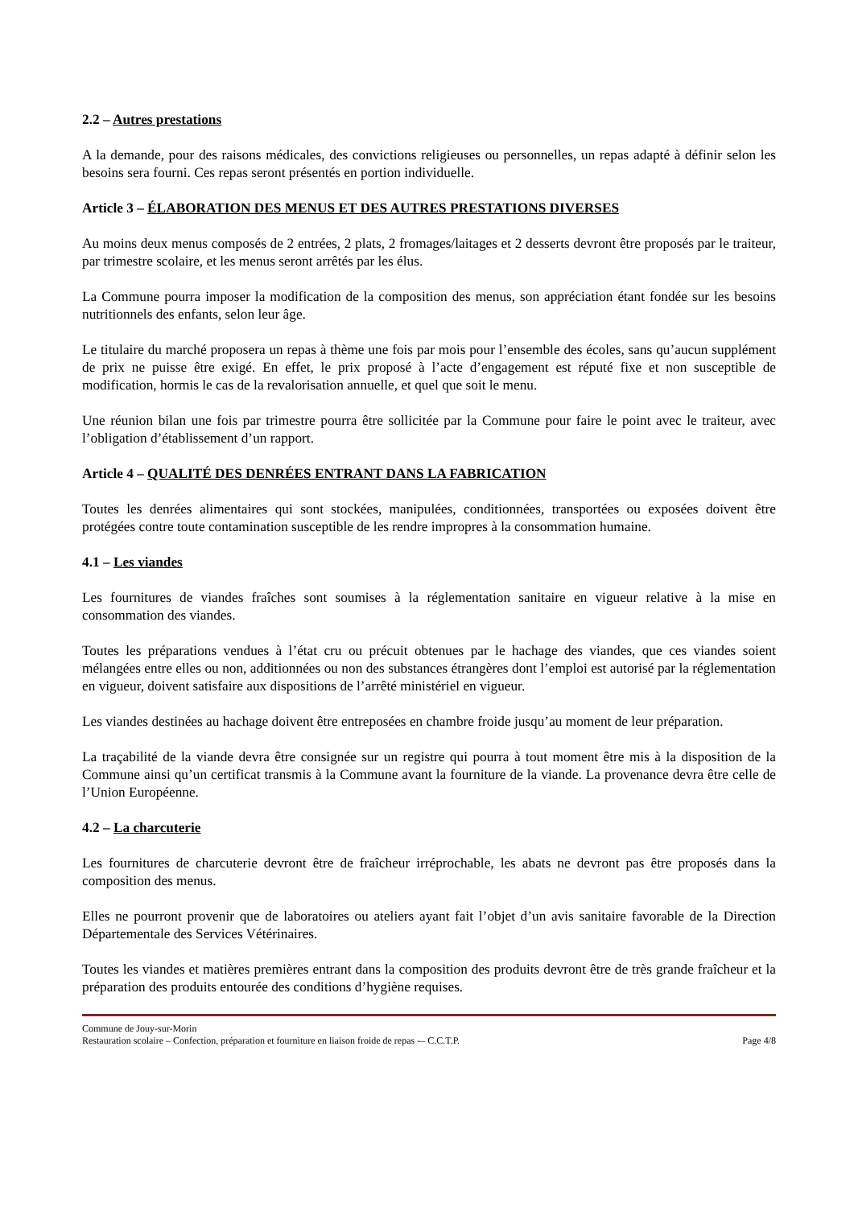2.2 – Autres prestations
A la demande, pour des raisons médicales, des convictions religieuses ou personnelles, un repas adapté à définir selon les besoins sera fourni. Ces repas seront présentés en portion individuelle.
Article 3 – ÉLABORATION DES MENUS ET DES AUTRES PRESTATIONS DIVERSES
Au moins deux menus composés de 2 entrées, 2 plats, 2 fromages/laitages et 2 desserts devront être proposés par le traiteur, par trimestre scolaire, et les menus seront arrêtés par les élus.
La Commune pourra imposer la modification de la composition des menus, son appréciation étant fondée sur les besoins nutritionnels des enfants, selon leur âge.
Le titulaire du marché proposera un repas à thème une fois par mois pour l’ensemble des écoles, sans qu’aucun supplément de prix ne puisse être exigé. En effet, le prix proposé à l’acte d’engagement est réputé fixe et non susceptible de modification, hormis le cas de la revalorisation annuelle, et quel que soit le menu.
Une réunion bilan une fois par trimestre pourra être sollicitée par la Commune pour faire le point avec le traiteur, avec l’obligation d’établissement d’un rapport.
Article 4 – QUALITÉ DES DENRÉES ENTRANT DANS LA FABRICATION
Toutes les denrées alimentaires qui sont stockées, manipulées, conditionnées, transportées ou exposées doivent être protégées contre toute contamination susceptible de les rendre impropres à la consommation humaine.
4.1 – Les viandes
Les fournitures de viandes fraîches sont soumises à la réglementation sanitaire en vigueur relative à la mise en consommation des viandes.
Toutes les préparations vendues à l’état cru ou précuit obtenues par le hachage des viandes, que ces viandes soient mélangées entre elles ou non, additionnées ou non des substances étrangères dont l’emploi est autorisé par la réglementation en vigueur, doivent satisfaire aux dispositions de l’arrêté ministériel en vigueur.
Les viandes destinées au hachage doivent être entreposées en chambre froide jusqu’au moment de leur préparation.
La traçabilité de la viande devra être consignée sur un registre qui pourra à tout moment être mis à la disposition de la Commune ainsi qu’un certificat transmis à la Commune avant la fourniture de la viande. La provenance devra être celle de l’Union Européenne.
4.2 – La charcuterie
Les fournitures de charcuterie devront être de fraîcheur irréprochable, les abats ne devront pas être proposés dans la composition des menus.
Elles ne pourront provenir que de laboratoires ou ateliers ayant fait l’objet d’un avis sanitaire favorable de la Direction Départementale des Services Vétérinaires.
Toutes les viandes et matières premières entrant dans la composition des produits devront être de très grande fraîcheur et la préparation des produits entourée des conditions d’hygiène requises.
Commune de Jouy-sur-Morin
Restauration scolaire – Confection, préparation et fourniture en liaison froide de repas -– C.C.T.P. Page 4/8